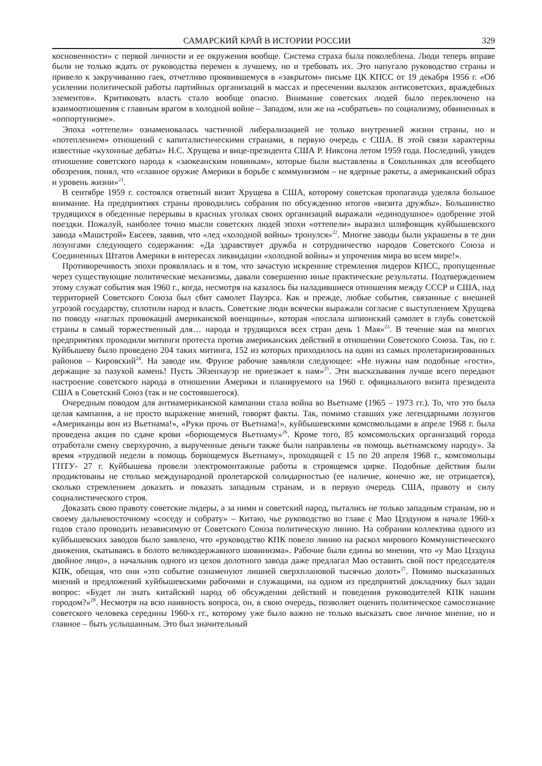САМАРСКИЙ КРАЙ В ИСТОРИИ РОССИИ 329
косновенности» с первой личности и ее окружения вообще. Система страха была поколеблена. Люди теперь вправе были не только ждать от руководства перемен к лучшему, но и требовать их. Это напугало руководство страны и привело к закручиванию гаек, отчетливо проявившемуся в «закрытом» письме ЦК КПСС от 19 декабря 1956 г. «Об усилении политической работы партийных организаций в массах и пресечении вылазок антисоветских, враждебных элементов». Критиковать власть стало вообще опасно. Внимание советских людей было переключено на взаимоотношения с главным врагом в холодной войне – Западом, или же на «собратьев» по социализму, обвиненных в «оппортунизме».
Эпоха «оттепели» ознаменовалась частичной либерализацией не только внутренней жизни страны, но и «потеплением» отношений с капиталистическими странами, в первую очередь с США. В этой связи характерны известные «кухонные дебаты» Н.С. Хрущева и вице-президента США Р. Никсона летом 1959 года. Последний, увидев отношение советского народа к «заокеанским новинкам», которые были выставлены в Сокольниках для всеобщего обозрения, понял, что «главное оружие Америки в борьбе с коммунизмом – не ядерные ракеты, а американский образ и уровень жизни»<sup>21</sup>.
В сентябре 1959 г. состоялся ответный визит Хрущева в США, которому советская пропаганда уделяла большое внимание. На предприятиях страны проводились собрания по обсуждению итогов «визита дружбы». Большинство трудящихся в обеденные перерывы в красных уголках своих организаций выражали «единодушное» одобрение этой поездки. Пожалуй, наиболее точно мысли советских людей эпохи «оттепели» выразил шлифовщик куйбышевского завода «Машстрой» Евсеев, заявив, что «лед «холодной войны» тронулся»<sup>22</sup>. Многие заводы были украшены в те дни лозунгами следующего содержания: «Да здравствует дружба и сотрудничество народов Советского Союза и Соединенных Штатов Америки в интересах ликвидации «холодной войны» и упрочения мира во всем мире!».
Противоречивость эпохи проявлялась и в том, что зачастую искренние стремления лидеров КПСС, пропущенные через существующие политические механизмы, давали совершенно иные практические результаты. Подтверждением этому служат события мая 1960 г., когда, несмотря на казалось бы наладившиеся отношения между СССР и США, над территорией Советского Союза был сбит самолет Пауэрса. Как и прежде, любые события, связанные с внешней угрозой государству, сплотили народ и власть. Советские люди всячески выражали согласие с выступлением Хрущева по поводу «наглых провокаций американской военщины», которая «послала шпионский самолет в глубь советской страны в самый торжественный для… народа и трудящихся всех стран день 1 Мая»<sup>23</sup>. В течение мая на многих предприятиях проходили митинги протеста против американских действий в отношении Советского Союза. Так, по г. Куйбышеву было проведено 204 таких митинга, 152 из которых приходилось на один из самых пролетаризированных районов – Кировский<sup>24</sup>. На заводе им. Фрунзе рабочие заявляли следующее: «Не нужны нам подобные «гости», держащие за пазухой камень! Пусть Эйзенхауэр не приезжает к нам»<sup>25</sup>. Эти высказывания лучше всего передают настроение советского народа в отношении Америки и планируемого на 1960 г. официального визита президента США в Советский Союз (так и не состоявшегося).
Очередным поводом для антиамериканской кампании стала война во Вьетнаме (1965 – 1973 гг.). То, что это была целая кампания, а не просто выражение мнений, говорят факты. Так, помимо ставших уже легендарными лозунгов «Американцы вон из Вьетнама!», «Руки прочь от Вьетнама!», куйбышевскими комсомольцами в апреле 1968 г. была проведена акция по сдаче крови «борющемуся Вьетнаму»<sup>26</sup>. Кроме того, 85 комсомольских организаций города отработали смену сверхурочно, а вырученные деньги также были направлены «в помощь вьетнамскому народу». За время «трудовой недели в помощь борющемуся Вьетнаму», проходящей с 15 по 20 апреля 1968 г., комсомольцы ГПТУ- 27 г. Куйбышева провели электромонтажные работы в строящемся цирке. Подобные действия были продиктованы не столько международной пролетарской солидарностью (ее наличие, конечно же, не отрицается), сколько стремлением доказать и показать западным странам, и в первую очередь США, правоту и силу социалистического строя.
Доказать свою правоту советские лидеры, а за ними и советский народ, пытались не только западным странам, но и своему дальневосточному «соседу и собрату» – Китаю, чье руководство во главе с Мао Цзэдуном в начале 1960-х годов стало проводить независимую от Советского Союза политическую линию. На собрании коллектива одного из куйбышевских заводов было заявлено, что «руководство КПК повело линию на раскол мирового Коммунистического движения, скатываясь в болото великодержавного шовинизма». Рабочие были едины во мнении, что «у Мао Цзэдуна двойное лицо», а начальник одного из цехов долотного завода даже предлагал Мао оставить свой пост председателя КПК, обещая, что они «это событие ознаменуют лишней сверхплановой тысячью долот»<sup>27</sup>. Помимо высказанных мнений и предложений куйбышевскими рабочими и служащими, на одном из предприятий докладчику был задан вопрос: «Будет ли знать китайский народ об обсуждении действий и поведения руководителей КПК нашим городом?»<sup>28</sup>. Несмотря на всю наивность вопроса, он, в свою очередь, позволяет оценить политическое самосознание советского человека середины 1960-х гг., которому уже было важно не только высказать свое личное мнение, но и главное – быть услышанным. Это был значительный